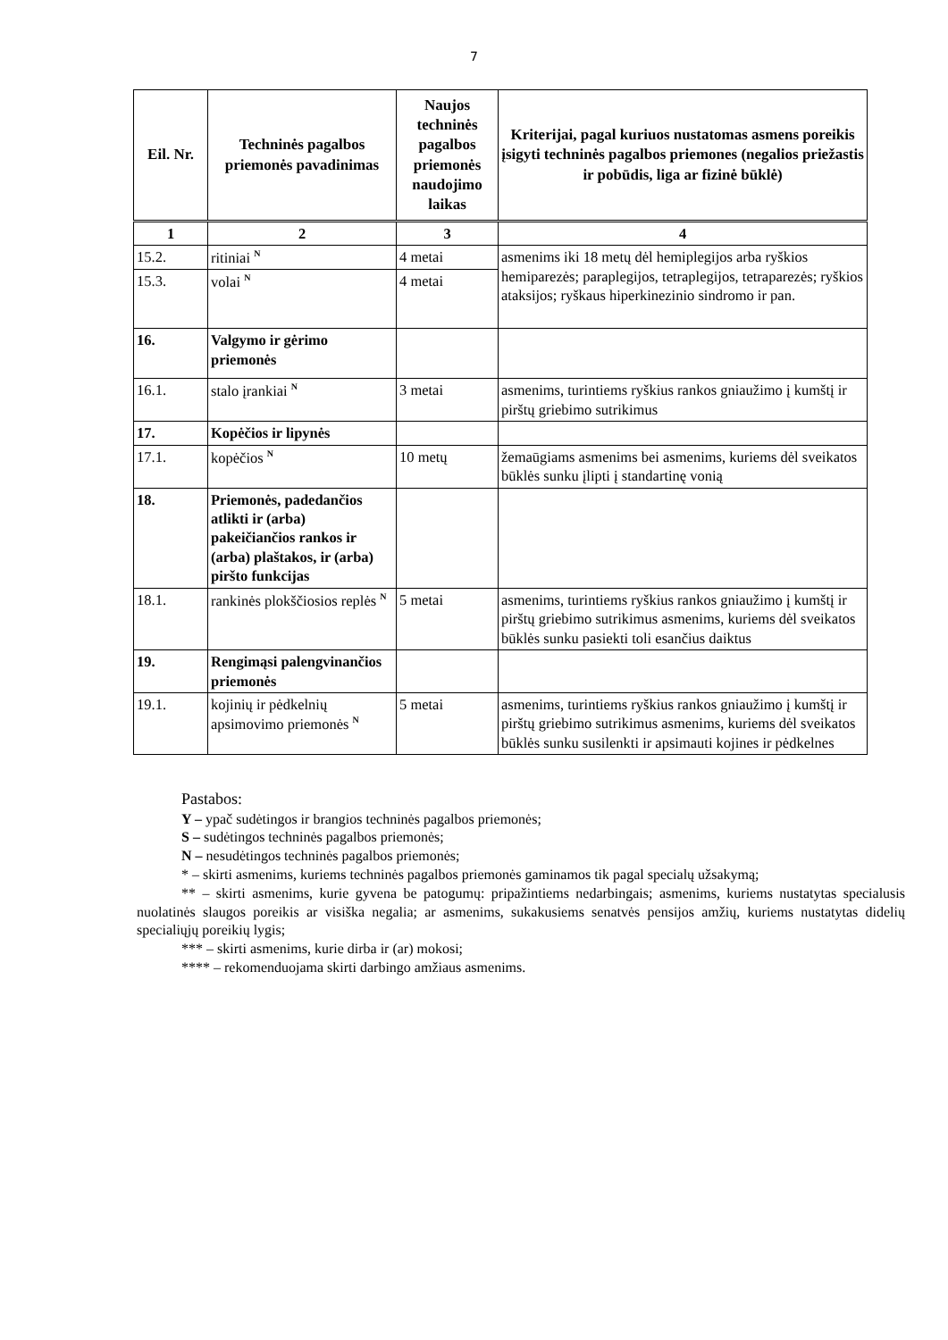7
| Eil. Nr. | Techninės pagalbos priemonės pavadinimas | Naujos techninės pagalbos priemonės naudojimo laikas | Kriterijai, pagal kuriuos nustatomas asmens poreikis įsigyti techninės pagalbos priemones (negalios priežastis ir pobūdis, liga ar fizinė būklė) |
| --- | --- | --- | --- |
| 1 | 2 | 3 | 4 |
| 15.2. | ritiniai <sup>N</sup> | 4 metai | asmenims iki 18 metų dėl hemiplegijos arba ryškios hemiparezės; paraplegijos, tetraplegijos, tetraparezės; ryškios ataksijos; ryškaus hiperkinezinio sindromo ir pan. |
| 15.3. | volai <sup>N</sup> | 4 metai | |
| 16. | Valgymo ir gėrimo priemonės | | |
| 16.1. | stalo įrankiai <sup>N</sup> | 3 metai | asmenims, turintiems ryškius rankos gniaužimo į kumštį ir pirštų griebimo sutrikimus |
| 17. | Kopėčios ir lipynės | | |
| 17.1. | kopėčios <sup>N</sup> | 10 metų | žemaūgiams asmenims bei asmenims, kuriems dėl sveikatos būklės sunku įlipti į standartinę vonią |
| 18. | Priemonės, padedančios atlikti ir (arba) pakeičiančios rankos ir (arba) plaštakos, ir (arba) piršto funkcijas | | |
| 18.1. | rankinės plokščiosios replės <sup>N</sup> | 5 metai | asmenims, turintiems ryškius rankos gniaužimo į kumštį ir pirštų griebimo sutrikimus asmenims, kuriems dėl sveikatos būklės sunku pasiekti toli esančius daiktus |
| 19. | Rengimąsi palengvinančios priemonės | | |
| 19.1. | kojinių ir pėdkelnių apsimovimo priemonės <sup>N</sup> | 5 metai | asmenims, turintiems ryškius rankos gniaužimo į kumštį ir pirštų griebimo sutrikimus asmenims, kuriems dėl sveikatos būklės sunku susilenkti ir apsimauti kojines ir pėdkelnes |
Pastabos:
Y – ypač sudėtingos ir brangios techninės pagalbos priemonės;
S – sudėtingos techninės pagalbos priemonės;
N – nesudėtingos techninės pagalbos priemonės;
* – skirti asmenims, kuriems techninės pagalbos priemonės gaminamos tik pagal specialų užsakymą;
** – skirti asmenims, kurie gyvena be patogumų: pripažintiems nedarbingais; asmenims, kuriems nustatytas specialusis nuolatinės slaugos poreikis ar visiška negalia; ar asmenims, sukakusiems senatvės pensijos amžių, kuriems nustatytas didelių specialiųjų poreikių lygis;
*** – skirti asmenims, kurie dirba ir (ar) mokosi;
**** – rekomenduojama skirti darbingo amžiaus asmenims.